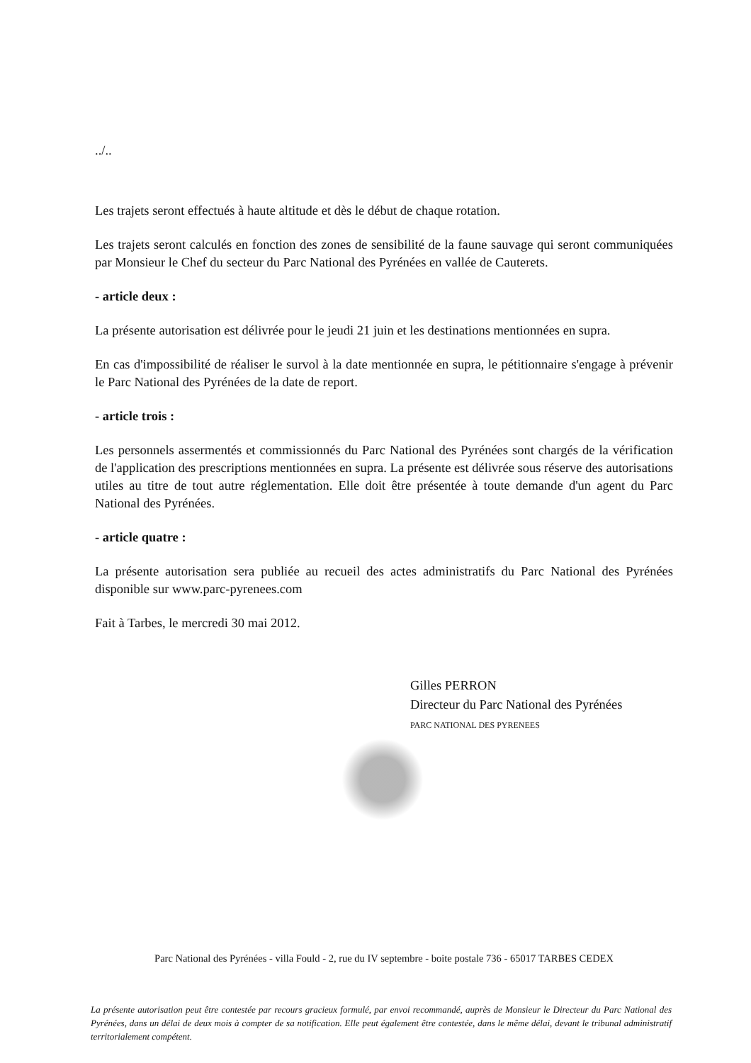../..
Les trajets seront effectués à haute altitude et dès le début de chaque rotation.
Les trajets seront calculés en fonction des zones de sensibilité de la faune sauvage qui seront communiquées par Monsieur le Chef du secteur du Parc National des Pyrénées en vallée de Cauterets.
- article deux :
La présente autorisation est délivrée pour le jeudi 21 juin et les destinations mentionnées en supra.
En cas d'impossibilité de réaliser le survol à la date mentionnée en supra, le pétitionnaire s'engage à prévenir le Parc National des Pyrénées de la date de report.
- article trois :
Les personnels assermentés et commissionnés du Parc National des Pyrénées sont chargés de la vérification de l'application des prescriptions mentionnées en supra. La présente est délivrée sous réserve des autorisations utiles au titre de tout autre réglementation. Elle doit être présentée à toute demande d'un agent du Parc National des Pyrénées.
- article quatre :
La présente autorisation sera publiée au recueil des actes administratifs du Parc National des Pyrénées disponible sur www.parc-pyrenees.com
Fait à Tarbes, le mercredi 30 mai 2012.
Gilles PERRON
Directeur du Parc National des Pyrénées
PARC NATIONAL DES PYRENEES
Parc National des Pyrénées - villa Fould - 2, rue du IV septembre - boite postale 736 - 65017 TARBES CEDEX
La présente autorisation peut être contestée par recours gracieux formulé, par envoi recommandé, auprès de Monsieur le Directeur du Parc National des Pyrénées, dans un délai de deux mois à compter de sa notification. Elle peut également être contestée, dans le même délai, devant le tribunal administratif territorialement compétent.